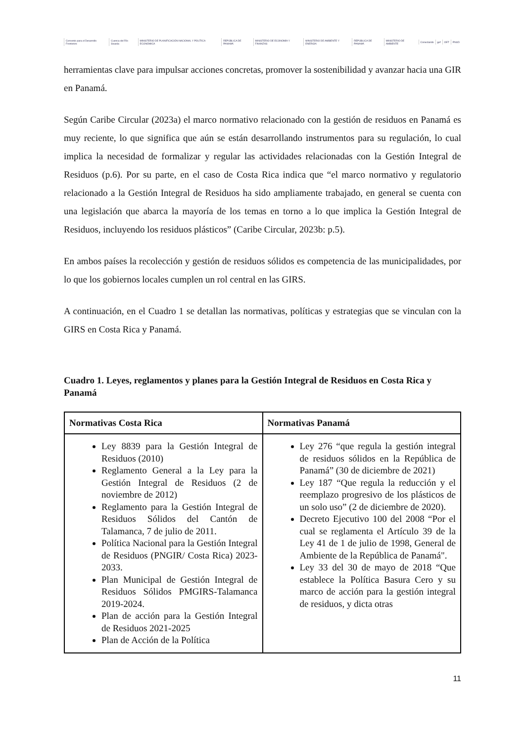Convenio para el Desarrollo Fronterizo Cuenca del Río Sixaola MINISTERIO DE PLANIFICACIÓN NACIONAL Y POLÍTICA ECONÓMICA REPÚBLICA DE PANAMÁ MINISTERIO DE ECONOMÍA Y FINANZAS MINISTERIO DE AMBIENTE Y ENERGÍA REPÚBLICA DE PANAMÁ MINISTERIO DE AMBIENTE Conectando gef OET PNUD
herramientas clave para impulsar acciones concretas, promover la sostenibilidad y avanzar hacia una GIR en Panamá.
Según Caribe Circular (2023a) el marco normativo relacionado con la gestión de residuos en Panamá es muy reciente, lo que significa que aún se están desarrollando instrumentos para su regulación, lo cual implica la necesidad de formalizar y regular las actividades relacionadas con la Gestión Integral de Residuos (p.6). Por su parte, en el caso de Costa Rica indica que “el marco normativo y regulatorio relacionado a la Gestión Integral de Residuos ha sido ampliamente trabajado, en general se cuenta con una legislación que abarca la mayoría de los temas en torno a lo que implica la Gestión Integral de Residuos, incluyendo los residuos plásticos” (Caribe Circular, 2023b: p.5).
En ambos países la recolección y gestión de residuos sólidos es competencia de las municipalidades, por lo que los gobiernos locales cumplen un rol central en las GIRS.
A continuación, en el Cuadro 1 se detallan las normativas, políticas y estrategias que se vinculan con la GIRS en Costa Rica y Panamá.
Cuadro 1. Leyes, reglamentos y planes para la Gestión Integral de Residuos en Costa Rica y Panamá
| Normativas Costa Rica | Normativas Panamá |
| --- | --- |
| Ley 8839 para la Gestión Integral de Residuos (2010) Reglamento General a la Ley para la Gestión Integral de Residuos (2 de noviembre de 2012) Reglamento para la Gestión Integral de Residuos Sólidos del Cantón de Talamanca, 7 de julio de 2011. Política Nacional para la Gestión Integral de Residuos (PNGIR/ Costa Rica) 2023-2033. Plan Municipal de Gestión Integral de Residuos Sólidos PMGIRS-Talamanca 2019-2024. Plan de acción para la Gestión Integral de Residuos 2021-2025 Plan de Acción de la Política | Ley 276 “que regula la gestión integral de residuos sólidos en la República de Panamá” (30 de diciembre de 2021) Ley 187 “Que regula la reducción y el reemplazo progresivo de los plásticos de un solo uso” (2 de diciembre de 2020). Decreto Ejecutivo 100 del 2008 “Por el cual se reglamenta el Artículo 39 de la Ley 41 de 1 de julio de 1998, General de Ambiente de la República de Panamá". Ley 33 del 30 de mayo de 2018 “Que establece la Política Basura Cero y su marco de acción para la gestión integral de residuos, y dicta otras |
11